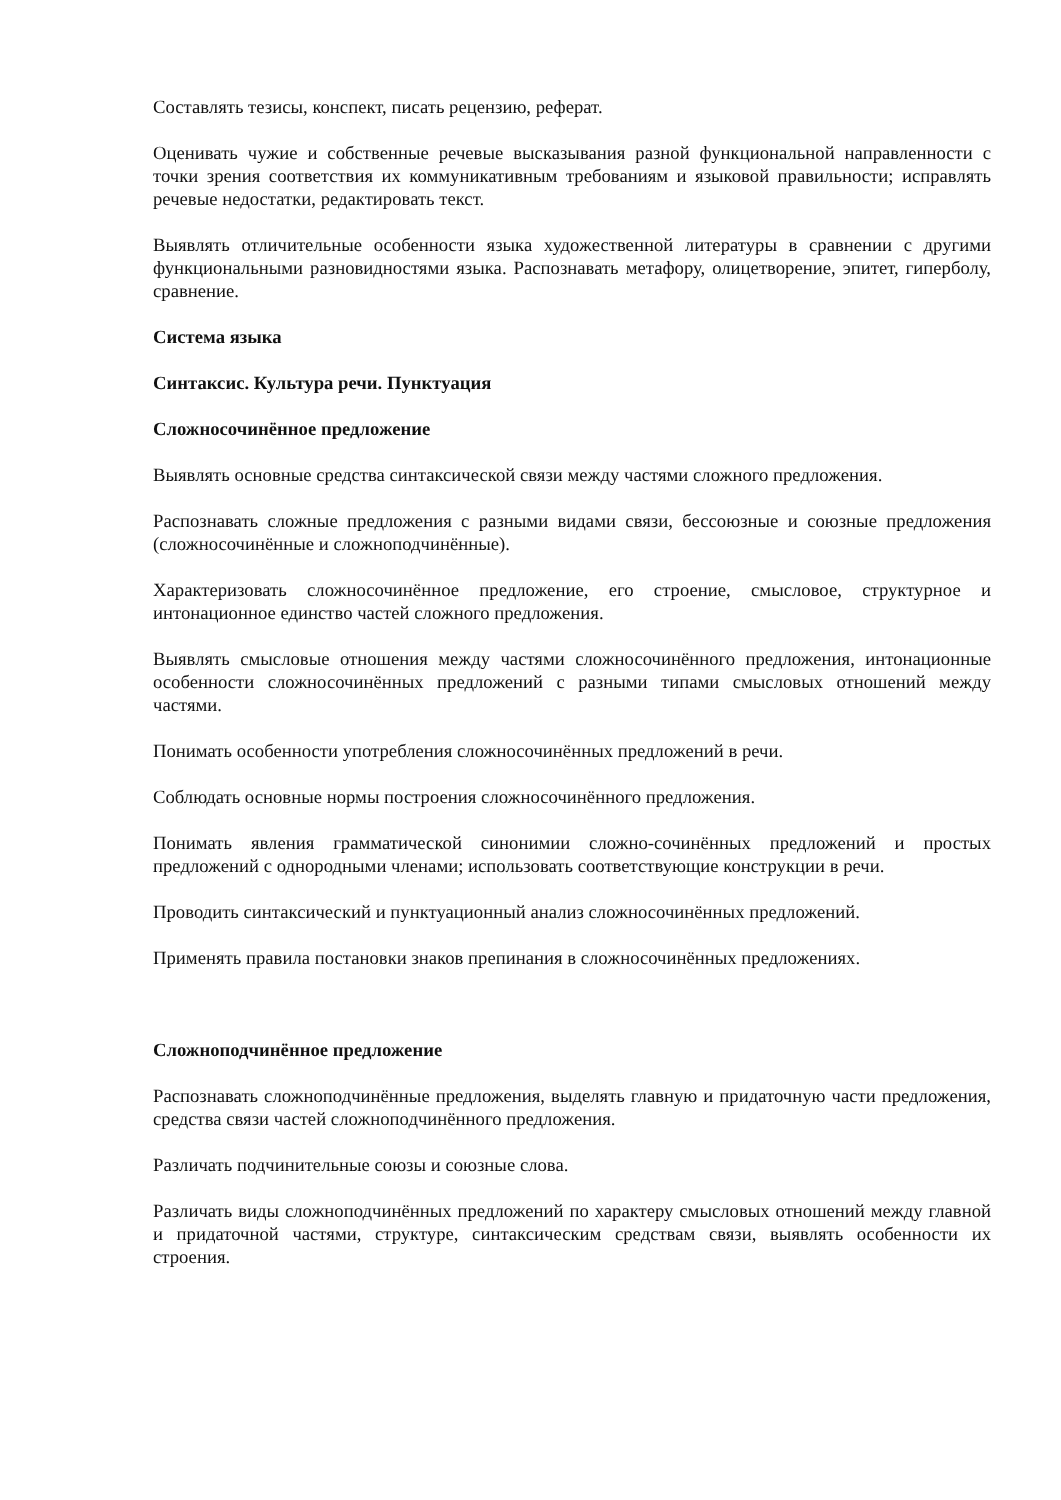Составлять тезисы, конспект, писать рецензию, реферат.
Оценивать чужие и собственные речевые высказывания разной функциональной направленности с точки зрения соответствия их коммуникативным требованиям и языковой правильности; исправлять речевые недостатки, редактировать текст.
Выявлять отличительные особенности языка художественной литературы в сравнении с другими функциональными разновидностями языка. Распознавать метафору, олицетворение, эпитет, гиперболу, сравнение.
Система языка
Синтаксис. Культура речи. Пунктуация
Сложносочинённое предложение
Выявлять основные средства синтаксической связи между частями сложного предложения.
Распознавать сложные предложения с разными видами связи, бессоюзные и союзные предложения (сложносочинённые и сложноподчинённые).
Характеризовать сложносочинённое предложение, его строение, смысловое, структурное и интонационное единство частей сложного предложения.
Выявлять смысловые отношения между частями сложносочинённого предложения, интонационные особенности сложносочинённых предложений с разными типами смысловых отношений между частями.
Понимать особенности употребления сложносочинённых предложений в речи.
Соблюдать основные нормы построения сложносочинённого предложения.
Понимать явления грамматической синонимии сложно-сочинённых предложений и простых предложений с однородными членами; использовать соответствующие конструкции в речи.
Проводить синтаксический и пунктуационный анализ сложносочинённых предложений.
Применять правила постановки знаков препинания в сложносочинённых предложениях.
Сложноподчинённое предложение
Распознавать сложноподчинённые предложения, выделять главную и придаточную части предложения, средства связи частей сложноподчинённого предложения.
Различать подчинительные союзы и союзные слова.
Различать виды сложноподчинённых предложений по характеру смысловых отношений между главной и придаточной частями, структуре, синтаксическим средствам связи, выявлять особенности их строения.